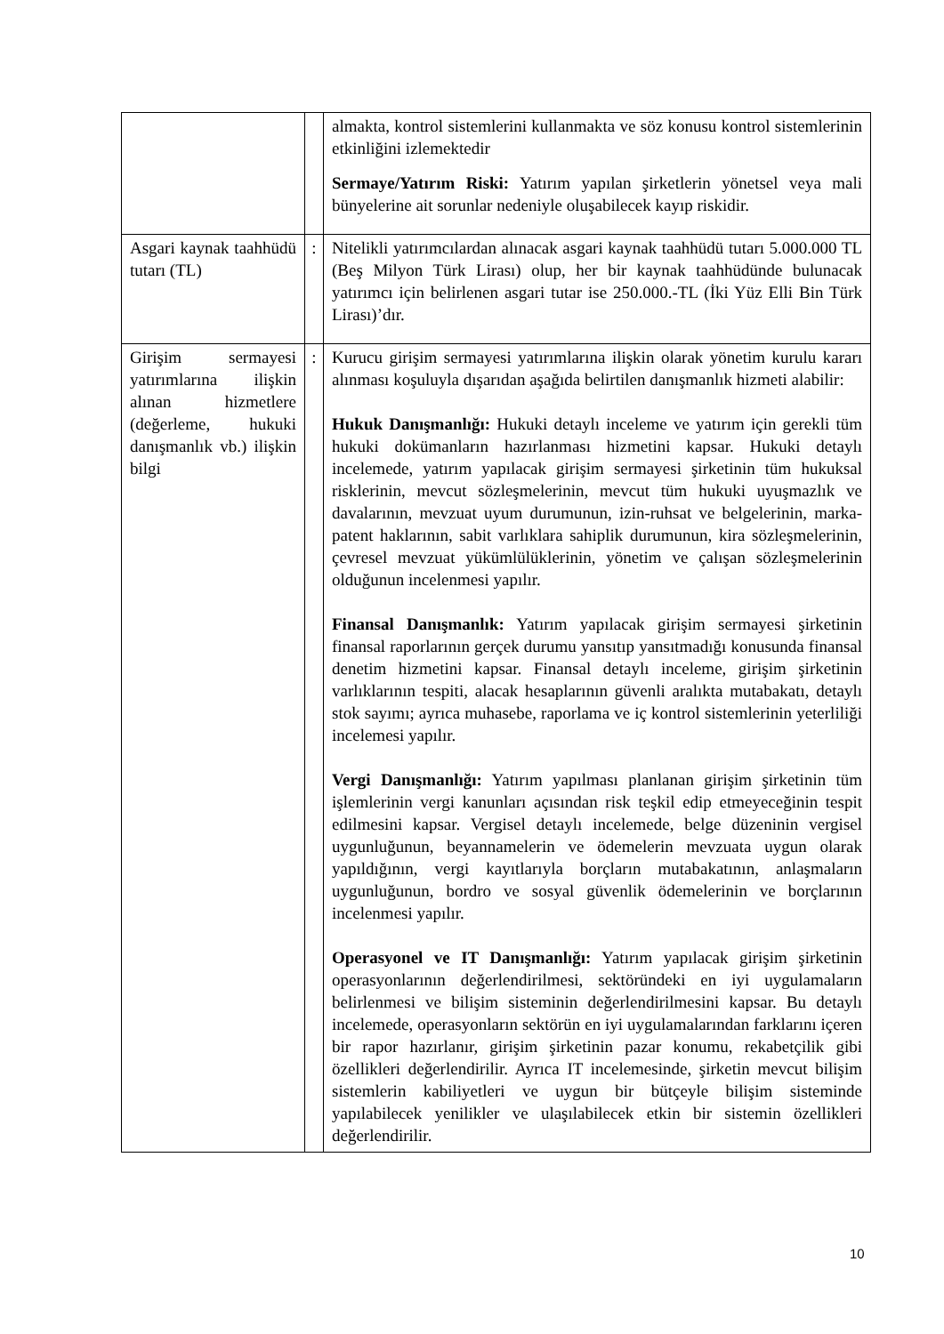| | | almakta, kontrol sistemlerini kullanmakta ve söz konusu kontrol sistemlerinin etkinliğini izlemektedir Sermaye/Yatırım Riski: Yatırım yapılan şirketlerin yönetsel veya mali bünyelerine ait sorunlar nedeniyle oluşabilecek kayıp riskidir. |
| Asgari kaynak taahhüdü tutarı (TL) | : | Nitelikli yatırımcılardan alınacak asgari kaynak taahhüdü tutarı 5.000.000 TL (Beş Milyon Türk Lirası) olup, her bir kaynak taahhüdünde bulunacak yatırımcı için belirlenen asgari tutar ise 250.000.-TL (İki Yüz Elli Bin Türk Lirası)’dır. |
| Girişim sermayesi yatırımlarına ilişkin alınan hizmetlere (değerleme, hukuki danışmanlık vb.) ilişkin bilgi | : | Kurucu girişim sermayesi yatırımlarına ilişkin olarak yönetim kurulu kararı alınması koşuluyla dışarıdan aşağıda belirtilen danışmanlık hizmeti alabilir: Hukuk Danışmanlığı: Hukuki detaylı inceleme ve yatırım için gerekli tüm hukuki dokümanların hazırlanması hizmetini kapsar. Hukuki detaylı incelemede, yatırım yapılacak girişim sermayesi şirketinin tüm hukuksal risklerinin, mevcut sözleşmelerinin, mevcut tüm hukuki uyuşmazlık ve davalarının, mevzuat uyum durumunun, izin-ruhsat ve belgelerinin, marka-patent haklarının, sabit varlıklara sahiplik durumunun, kira sözleşmelerinin, çevresel mevzuat yükümlülüklerinin, yönetim ve çalışan sözleşmelerinin olduğunun incelenmesi yapılır. Finansal Danışmanlık: Yatırım yapılacak girişim sermayesi şirketinin finansal raporlarının gerçek durumu yansıtıp yansıtmadığı konusunda finansal denetim hizmetini kapsar. Finansal detaylı inceleme, girişim şirketinin varlıklarının tespiti, alacak hesaplarının güvenli aralıkta mutabakatı, detaylı stok sayımı; ayrıca muhasebe, raporlama ve iç kontrol sistemlerinin yeterliliği incelemesi yapılır. Vergi Danışmanlığı: Yatırım yapılması planlanan girişim şirketinin tüm işlemlerinin vergi kanunları açısından risk teşkil edip etmeyeceğinin tespit edilmesini kapsar. Vergisel detaylı incelemede, belge düzeninin vergisel uygunluğunun, beyannamelerin ve ödemelerin mevzuata uygun olarak yapıldığının, vergi kayıtlarıyla borçların mutabakatının, anlaşmaların uygunluğunun, bordro ve sosyal güvenlik ödemelerinin ve borçlarının incelenmesi yapılır. Operasyonel ve IT Danışmanlığı: Yatırım yapılacak girişim şirketinin operasyonlarının değerlendirilmesi, sektöründeki en iyi uygulamaların belirlenmesi ve bilişim sisteminin değerlendirilmesini kapsar. Bu detaylı incelemede, operasyonların sektörün en iyi uygulamalarından farklarını içeren bir rapor hazırlanır, girişim şirketinin pazar konumu, rekabetçilik gibi özellikleri değerlendirilir. Ayrıca IT incelemesinde, şirketin mevcut bilişim sistemlerin kabiliyetleri ve uygun bir bütçeyle bilişim sisteminde yapılabilecek yenilikler ve ulaşılabilecek etkin bir sistemin özellikleri değerlendirilir. |
10